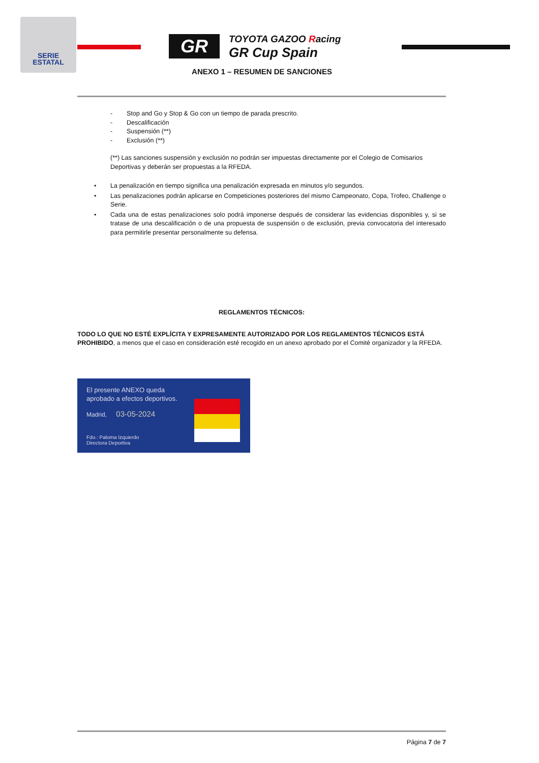SERIE
ESTATAL
GR
TOYOTA GAZOO Racing
GR Cup Spain
ANEXO 1 – RESUMEN DE SANCIONES
- Stop and Go y Stop & Go con un tiempo de parada prescrito.
- Descalificación
- Suspensión (**)
- Exclusión (**)
(**) Las sanciones suspensión y exclusión no podrán ser impuestas directamente por el Colegio de Comisarios Deportivas y deberán ser propuestas a la RFEDA.
• La penalización en tiempo significa una penalización expresada en minutos y/o segundos.
• Las penalizaciones podrán aplicarse en Competiciones posteriores del mismo Campeonato, Copa, Trofeo, Challenge o Serie.
• Cada una de estas penalizaciones solo podrá imponerse después de considerar las evidencias disponibles y, si se tratase de una descalificación o de una propuesta de suspensión o de exclusión, previa convocatoria del interesado para permitirle presentar personalmente su defensa.
REGLAMENTOS TÉCNICOS:
TODO LO QUE NO ESTÉ EXPLÍCITA Y EXPRESAMENTE AUTORIZADO POR LOS REGLAMENTOS TÉCNICOS ESTÁ PROHIBIDO, a menos que el caso en consideración esté recogido en un anexo aprobado por el Comité organizador y la RFEDA.
El presente ANEXO queda
aprobado a efectos deportivos.
Madrid, 03-05-2024
Fdo.: Paloma Izquierdo
Directora Deportiva
Página 7 de 7